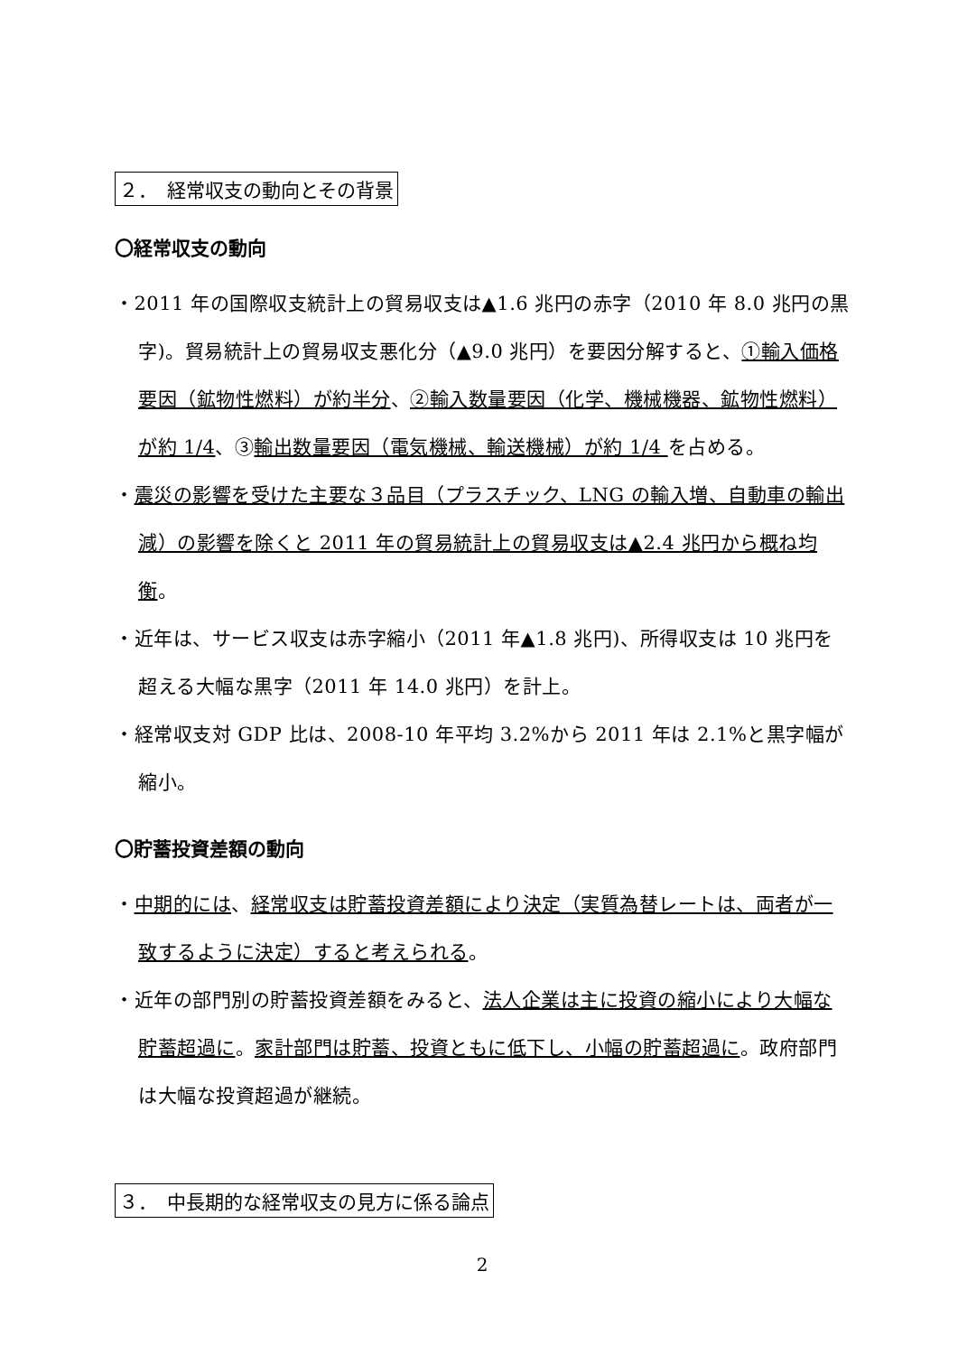２．　経常収支の動向とその背景
〇経常収支の動向
・2011 年の国際収支統計上の貿易収支は▲1.6 兆円の赤字（2010 年 8.0 兆円の黒字)。貿易統計上の貿易収支悪化分（▲9.0 兆円）を要因分解すると、①輸入価格要因（鉱物性燃料）が約半分、②輸入数量要因（化学、機械機器、鉱物性燃料）が約 1/4、③輸出数量要因（電気機械、輸送機械）が約 1/4 を占める。
・震災の影響を受けた主要な３品目（プラスチック、LNG の輸入増、自動車の輸出減）の影響を除くと 2011 年の貿易統計上の貿易収支は▲2.4 兆円から概ね均衡。
・近年は、サービス収支は赤字縮小（2011 年▲1.8 兆円)、所得収支は 10 兆円を超える大幅な黒字（2011 年 14.0 兆円）を計上。
・経常収支対 GDP 比は、2008-10 年平均 3.2%から 2011 年は 2.1%と黒字幅が縮小。
〇貯蓄投資差額の動向
・中期的には、経常収支は貯蓄投資差額により決定（実質為替レートは、両者が一致するように決定）すると考えられる。
・近年の部門別の貯蓄投資差額をみると、法人企業は主に投資の縮小により大幅な貯蓄超過に。家計部門は貯蓄、投資ともに低下し、小幅の貯蓄超過に。政府部門は大幅な投資超過が継続。
３．　中長期的な経常収支の見方に係る論点
2